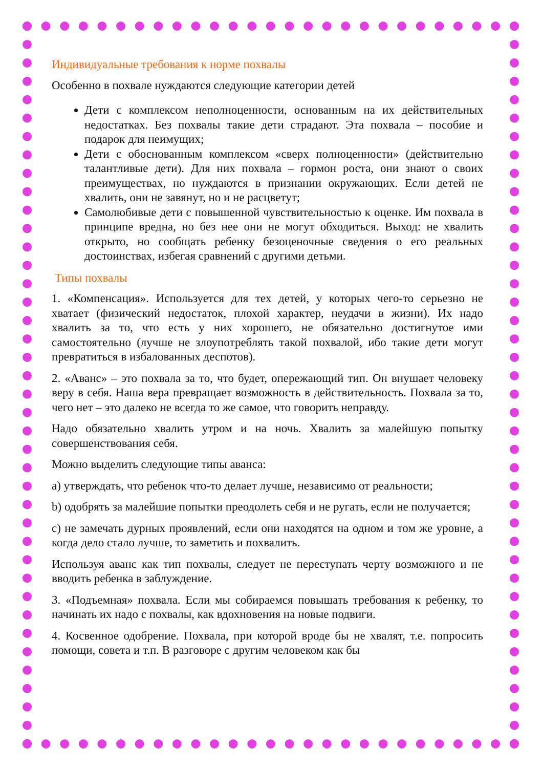Индивидуальные требования к норме похвалы
Особенно в похвале нуждаются следующие категории детей
Дети с комплексом неполноценности, основанным на их действительных недостатках. Без похвалы такие дети страдают. Эта похвала – пособие и подарок для неимущих;
Дети с обоснованным комплексом «сверх полноценности» (действительно талантливые дети). Для них похвала – гормон роста, они знают о своих преимуществах, но нуждаются в признании окружающих. Если детей не хвалить, они не завянут, но и не расцветут;
Самолюбивые дети с повышенной чувствительностью к оценке. Им похвала в принципе вредна, но без нее они не могут обходиться. Выход: не хвалить открыто, но сообщать ребенку безоценочные сведения о его реальных достоинствах, избегая сравнений с другими детьми.
Типы похвалы
1. «Компенсация». Используется для тех детей, у которых чего-то серьезно не хватает (физический недостаток, плохой характер, неудачи в жизни). Их надо хвалить за то, что есть у них хорошего, не обязательно достигнутое ими самостоятельно (лучше не злоупотреблять такой похвалой, ибо такие дети могут превратиться в избалованных деспотов).
2. «Аванс» – это похвала за то, что будет, опережающий тип. Он внушает человеку веру в себя. Наша вера превращает возможность в действительность. Похвала за то, чего нет – это далеко не всегда то же самое, что говорить неправду.
Надо обязательно хвалить утром и на ночь. Хвалить за малейшую попытку совершенствования себя.
Можно выделить следующие типы аванса:
a) утверждать, что ребенок что-то делает лучше, независимо от реальности;
b) одобрять за малейшие попытки преодолеть себя и не ругать, если не получается;
c) не замечать дурных проявлений, если они находятся на одном и том же уровне, а когда дело стало лучше, то заметить и похвалить.
Используя аванс как тип похвалы, следует не переступать черту возможного и не вводить ребенка в заблуждение.
3. «Подъемная» похвала. Если мы собираемся повышать требования к ребенку, то начинать их надо с похвалы, как вдохновения на новые подвиги.
4. Косвенное одобрение. Похвала, при которой вроде бы не хвалят, т.е. попросить помощи, совета и т.п. В разговоре с другим человеком как бы